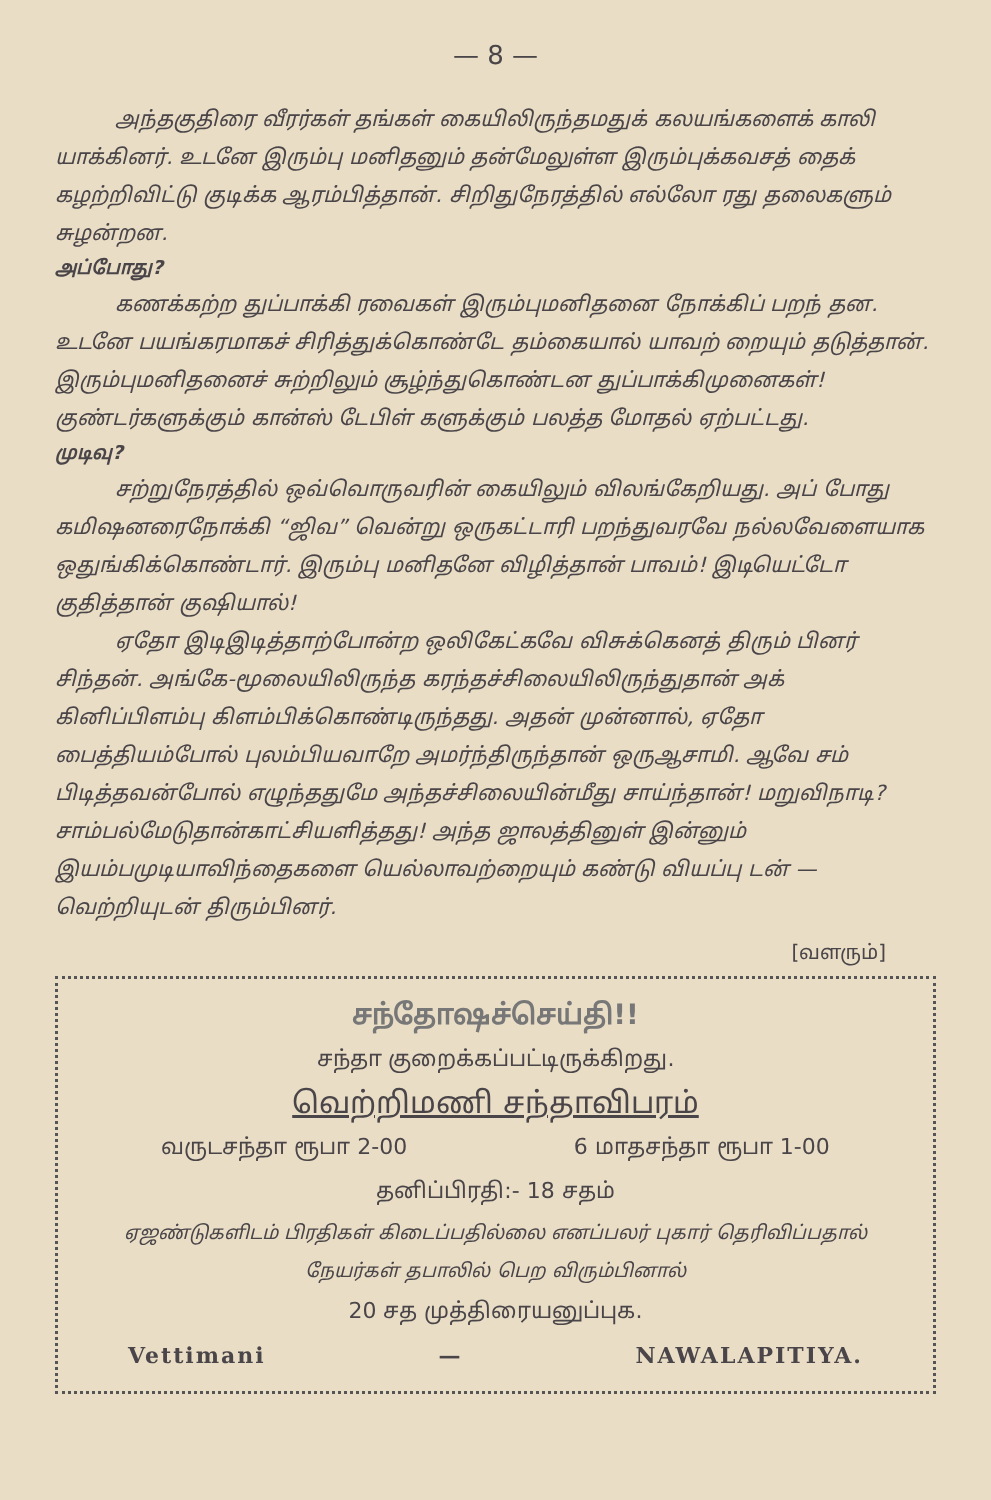— 8 —
அந்தகுதிரை வீரர்கள் தங்கள் கையிலிருந்தமதுக் கலயங்களைக் காலி யாக்கினர். உடனே இரும்பு மனிதனும் தன்மேலுள்ள இரும்புக்கவசத் தைக் கழற்றிவிட்டு குடிக்க ஆரம்பித்தான். சிறிதுநேரத்தில் எல்லோ ரது தலைகளும் சுழன்றன.
அப்போது?
கணக்கற்ற துப்பாக்கி ரவைகள் இரும்புமனிதனை நோக்கிப் பறந் தன. உடனே பயங்கரமாகச் சிரித்துக்கொண்டே தம்கையால் யாவற் றையும் தடுத்தான். இரும்புமனிதனைச் சுற்றிலும் சூழ்ந்துகொண்டன துப்பாக்கிமுனைகள்! குண்டர்களுக்கும் கான்ஸ் டேபிள் களுக்கும் பலத்த மோதல் ஏற்பட்டது.
முடிவு?
சற்றுநேரத்தில் ஒவ்வொருவரின் கையிலும் விலங்கேறியது. அப் போது கமிஷனரைநோக்கி “ஜிவ” வென்று ஒருகட்டாரி பறந்துவரவே நல்லவேளையாக ஒதுங்கிக்கொண்டார். இரும்பு மனிதனே விழித்தான் பாவம்! இடியெட்டோ குதித்தான் குஷியால்!
ஏதோ இடிஇடித்தாற்போன்ற ஒலிகேட்கவே விசுக்கெனத் திரும் பினர் சிந்தன். அங்கே-மூலையிலிருந்த கரந்தச்சிலையிலிருந்துதான் அக் கினிப்பிளம்பு கிளம்பிக்கொண்டிருந்தது. அதன் முன்னால், ஏதோ பைத்தியம்போல் புலம்பியவாறே அமர்ந்திருந்தான் ஒருஆசாமி. ஆவே சம் பிடித்தவன்போல் எழுந்ததுமே அந்தச்சிலையின்மீது சாய்ந்தான்! மறுவிநாடி? சாம்பல்மேடுதான்காட்சியளித்தது! அந்த ஜாலத்தினுள் இன்னும் இயம்பமுடியாவிந்தைகளை யெல்லாவற்றையும் கண்டு வியப்பு டன் — வெற்றியுடன் திரும்பினர்.
[வளரும்]
சந்தோஷச்செய்தி!!
சந்தா குறைக்கப்பட்டிருக்கிறது.
வெற்றிமணி சந்தாவிபரம்
வருடசந்தா ரூபா 2-00 6 மாதசந்தா ரூபா 1-00
தனிப்பிரதி:- 18 சதம்
ஏஜண்டுகளிடம் பிரதிகள் கிடைப்பதில்லை எனப்பலர் புகார் தெரிவிப்பதால் நேயர்கள் தபாலில் பெற விரும்பினால்
20 சத முத்திரையனுப்புக.
Vettimani — NAWALAPITIYA.